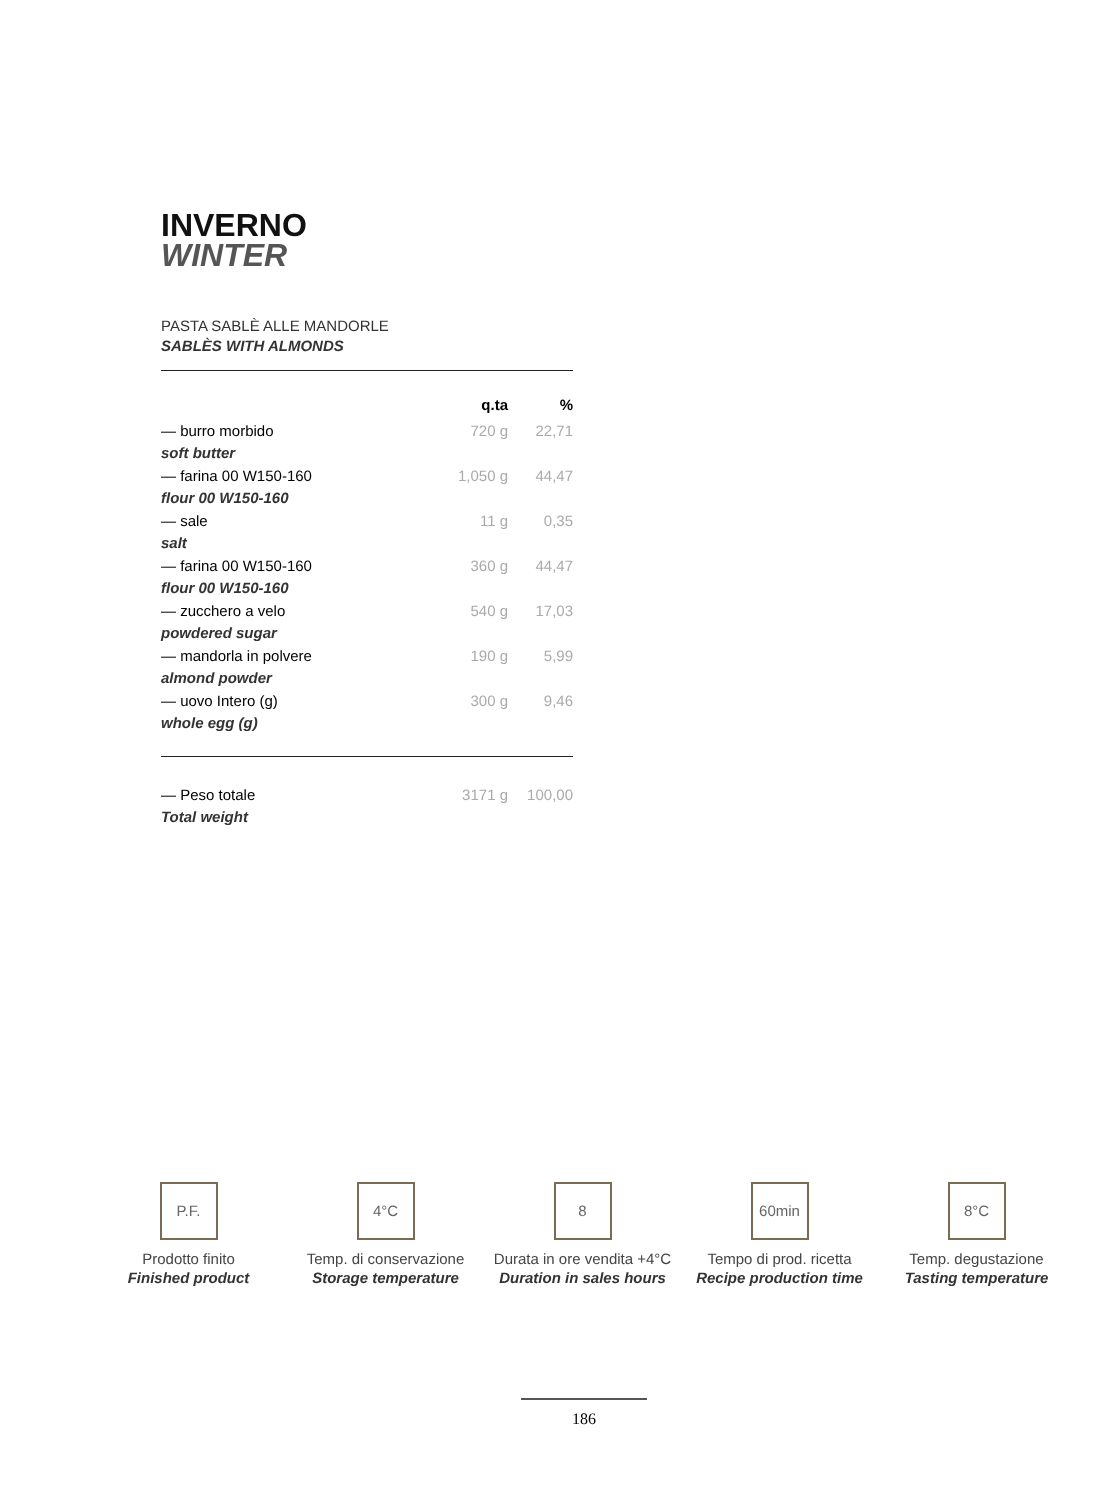INVERNO
WINTER
PASTA SABLÈ ALLE MANDORLE
SABLÈS WITH ALMONDS
| | q.ta | % |
| --- | --- | --- |
| — burro morbido | 720 g | 22,71 |
| soft butter | | |
| — farina 00 W150-160 | 1,050 g | 44,47 |
| flour 00 W150-160 | | |
| — sale | 11 g | 0,35 |
| salt | | |
| — farina 00 W150-160 | 360 g | 44,47 |
| flour 00 W150-160 | | |
| — zucchero a velo | 540 g | 17,03 |
| powdered sugar | | |
| — mandorla in polvere | 190 g | 5,99 |
| almond powder | | |
| — uovo Intero (g) | 300 g | 9,46 |
| whole egg (g) | | |
| — Peso totale | 3171 g | 100,00 |
| Total weight | | |
P.F.
Prodotto finito
Finished product
4°C
Temp. di conservazione
Storage temperature
8
Durata in ore vendita +4°C
Duration in sales hours
60min
Tempo di prod. ricetta
Recipe production time
8°C
Temp. degustazione
Tasting temperature
186